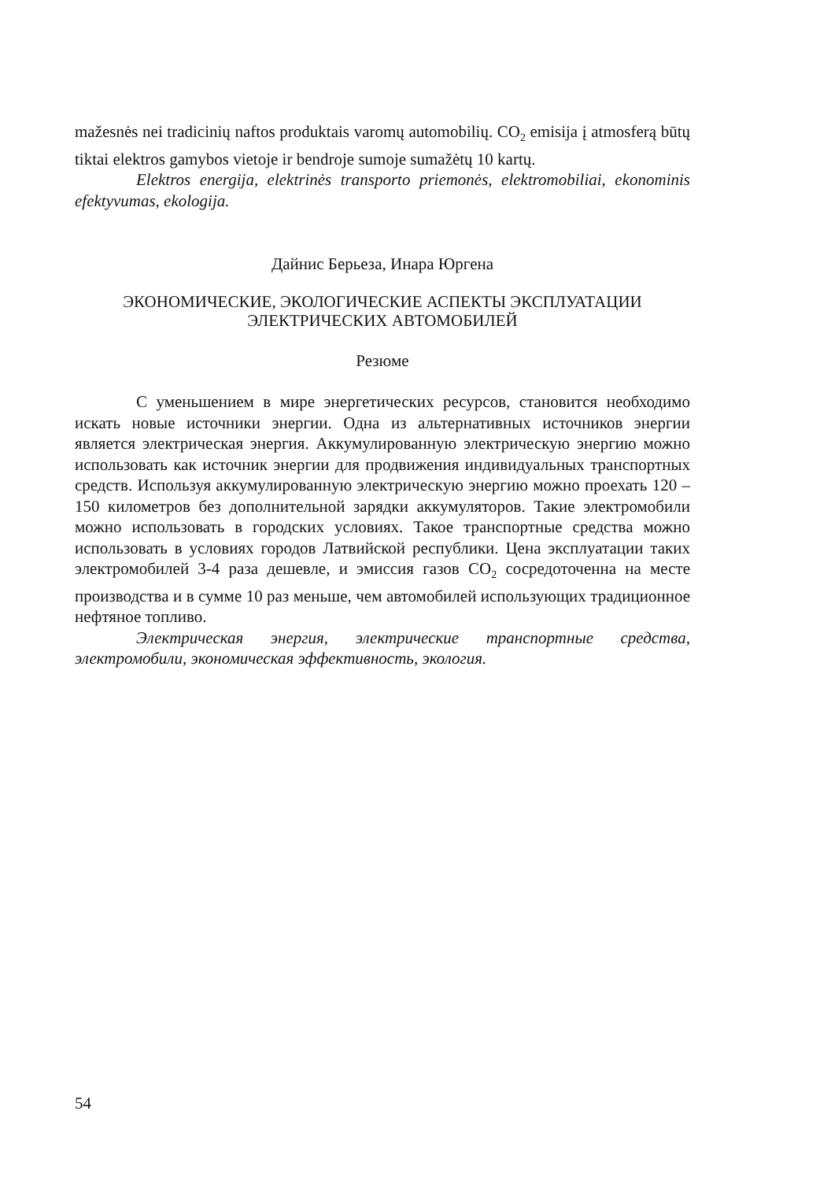mažesnės nei tradicinių naftos produktais varomų automobilių. CO<sub>2</sub> emisija į atmosferą būtų tiktai elektros gamybos vietoje ir bendroje sumoje sumažėtų 10 kartų.
Elektros energija, elektrinės transporto priemonės, elektromobiliai, ekonominis efektyvumas, ekologija.
Дайнис Берьеза, Инара Юргена
ЭКОНОМИЧЕСКИЕ, ЭКОЛОГИЧЕСКИЕ АСПЕКТЫ ЭКСПЛУАТАЦИИ
ЭЛЕКТРИЧЕСКИХ АВТОМОБИЛЕЙ
Резюме
С уменьшением в мире энергетических ресурсов, становится необходимо искать новые источники энергии. Одна из альтернативных источников энергии является электрическая энергия. Аккумулированную электрическую энергию можно использовать как источник энергии для продвижения индивидуальных транспортных средств. Используя аккумулированную электрическую энергию можно проехать 120 – 150 километров без дополнительной зарядки аккумуляторов. Такие электромобили можно использовать в городских условиях. Такое транспортные средства можно использовать в условиях городов Латвийской республики. Цена эксплуатации таких электромобилей 3-4 раза дешевле, и эмиссия газов CO<sub>2</sub> сосредоточенна на месте производства и в сумме 10 раз меньше, чем автомобилей использующих традиционное нефтяное топливо.
Электрическая энергия, электрические транспортные средства, электромобили, экономическая эффективность, экология.
54